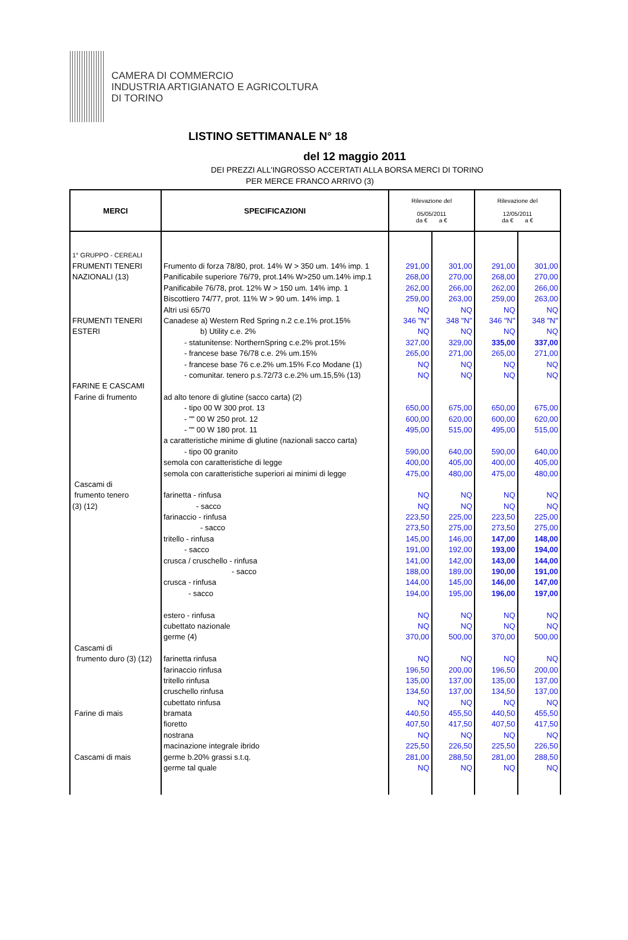CAMERA DI COMMERCIO
INDUSTRIA ARTIGIANATO E AGRICOLTURA
DI TORINO
LISTINO SETTIMANALE N° 18
del 12 maggio 2011
DEI PREZZI ALL'INGROSSO ACCERTATI ALLA BORSA MERCI DI TORINO
PER MERCE FRANCO ARRIVO (3)
| MERCI | SPECIFICAZIONI | Rilevazione del 05/05/2011 da € a € | | Rilevazione del 12/05/2011 da € a € | |
| --- | --- | --- | --- | --- | --- |
| 1° GRUPPO - CEREALI | | | | | |
| FRUMENTI TENERI | Frumento di forza 78/80, prot. 14% W > 350 um. 14% imp. 1 | 291,00 | 301,00 | 291,00 | 301,00 |
| NAZIONALI (13) | Panificabile superiore 76/79, prot.14% W>250 um.14% imp.1 | 268,00 | 270,00 | 268,00 | 270,00 |
| | Panificabile 76/78, prot. 12% W > 150 um. 14% imp. 1 | 262,00 | 266,00 | 262,00 | 266,00 |
| | Biscottiero 74/77, prot. 11% W > 90 um. 14% imp. 1 | 259,00 | 263,00 | 259,00 | 263,00 |
| | Altri usi 65/70 | NQ | NQ | NQ | NQ |
| FRUMENTI TENERI | Canadese a) Western Red Spring n.2 c.e.1% prot.15% | 346 "N" | 348 "N" | 346 "N" | 348 "N" |
| ESTERI | b) Utility c.e. 2% | NQ | NQ | NQ | NQ |
| | - statunitense: NorthernSpring c.e.2% prot.15% | 327,00 | 329,00 | 335,00 | 337,00 |
| | - francese base 76/78 c.e. 2% um.15% | 265,00 | 271,00 | 265,00 | 271,00 |
| | - francese base 76 c.e.2% um.15% F.co Modane (1) | NQ | NQ | NQ | NQ |
| | - comunitar. tenero p.s.72/73 c.e.2% um.15,5% (13) | NQ | NQ | NQ | NQ |
| FARINE E CASCAMI | | | | | |
| Farine di frumento | ad alto tenore di glutine (sacco carta) (2) | | | | |
| | - tipo 00 W 300 prot. 13 | 650,00 | 675,00 | 650,00 | 675,00 |
| | - "" 00 W 250 prot. 12 | 600,00 | 620,00 | 600,00 | 620,00 |
| | - "" 00 W 180 prot. 11 | 495,00 | 515,00 | 495,00 | 515,00 |
| | a caratteristiche minime di glutine (nazionali sacco carta) | | | | |
| | - tipo 00 granito | 590,00 | 640,00 | 590,00 | 640,00 |
| | semola con caratteristiche di legge | 400,00 | 405,00 | 400,00 | 405,00 |
| | semola con caratteristiche superiori ai minimi di legge | 475,00 | 480,00 | 475,00 | 480,00 |
| Cascami di | | | | | |
| frumento tenero | farinetta - rinfusa | NQ | NQ | NQ | NQ |
| (3) (12) | - sacco | NQ | NQ | NQ | NQ |
| | farinaccio - rinfusa | 223,50 | 225,00 | 223,50 | 225,00 |
| | - sacco | 273,50 | 275,00 | 273,50 | 275,00 |
| | tritello - rinfusa | 145,00 | 146,00 | 147,00 | 148,00 |
| | - sacco | 191,00 | 192,00 | 193,00 | 194,00 |
| | crusca / cruschello - rinfusa | 141,00 | 142,00 | 143,00 | 144,00 |
| | - sacco | 188,00 | 189,00 | 190,00 | 191,00 |
| | crusca - rinfusa | 144,00 | 145,00 | 146,00 | 147,00 |
| | - sacco | 194,00 | 195,00 | 196,00 | 197,00 |
| | estero - rinfusa | NQ | NQ | NQ | NQ |
| | cubettato nazionale | NQ | NQ | NQ | NQ |
| | germe (4) | 370,00 | 500,00 | 370,00 | 500,00 |
| Cascami di | | | | | |
| frumento duro (3) (12) | farinetta rinfusa | NQ | NQ | NQ | NQ |
| | farinaccio rinfusa | 196,50 | 200,00 | 196,50 | 200,00 |
| | tritello rinfusa | 135,00 | 137,00 | 135,00 | 137,00 |
| | cruschello rinfusa | 134,50 | 137,00 | 134,50 | 137,00 |
| | cubettato rinfusa | NQ | NQ | NQ | NQ |
| Farine di mais | bramata | 440,50 | 455,50 | 440,50 | 455,50 |
| | fioretto | 407,50 | 417,50 | 407,50 | 417,50 |
| | nostrana | NQ | NQ | NQ | NQ |
| | macinazione integrale ibrido | 225,50 | 226,50 | 225,50 | 226,50 |
| Cascami di mais | germe b.20% grassi s.t.q. | 281,00 | 288,50 | 281,00 | 288,50 |
| | germe tal quale | NQ | NQ | NQ | NQ |